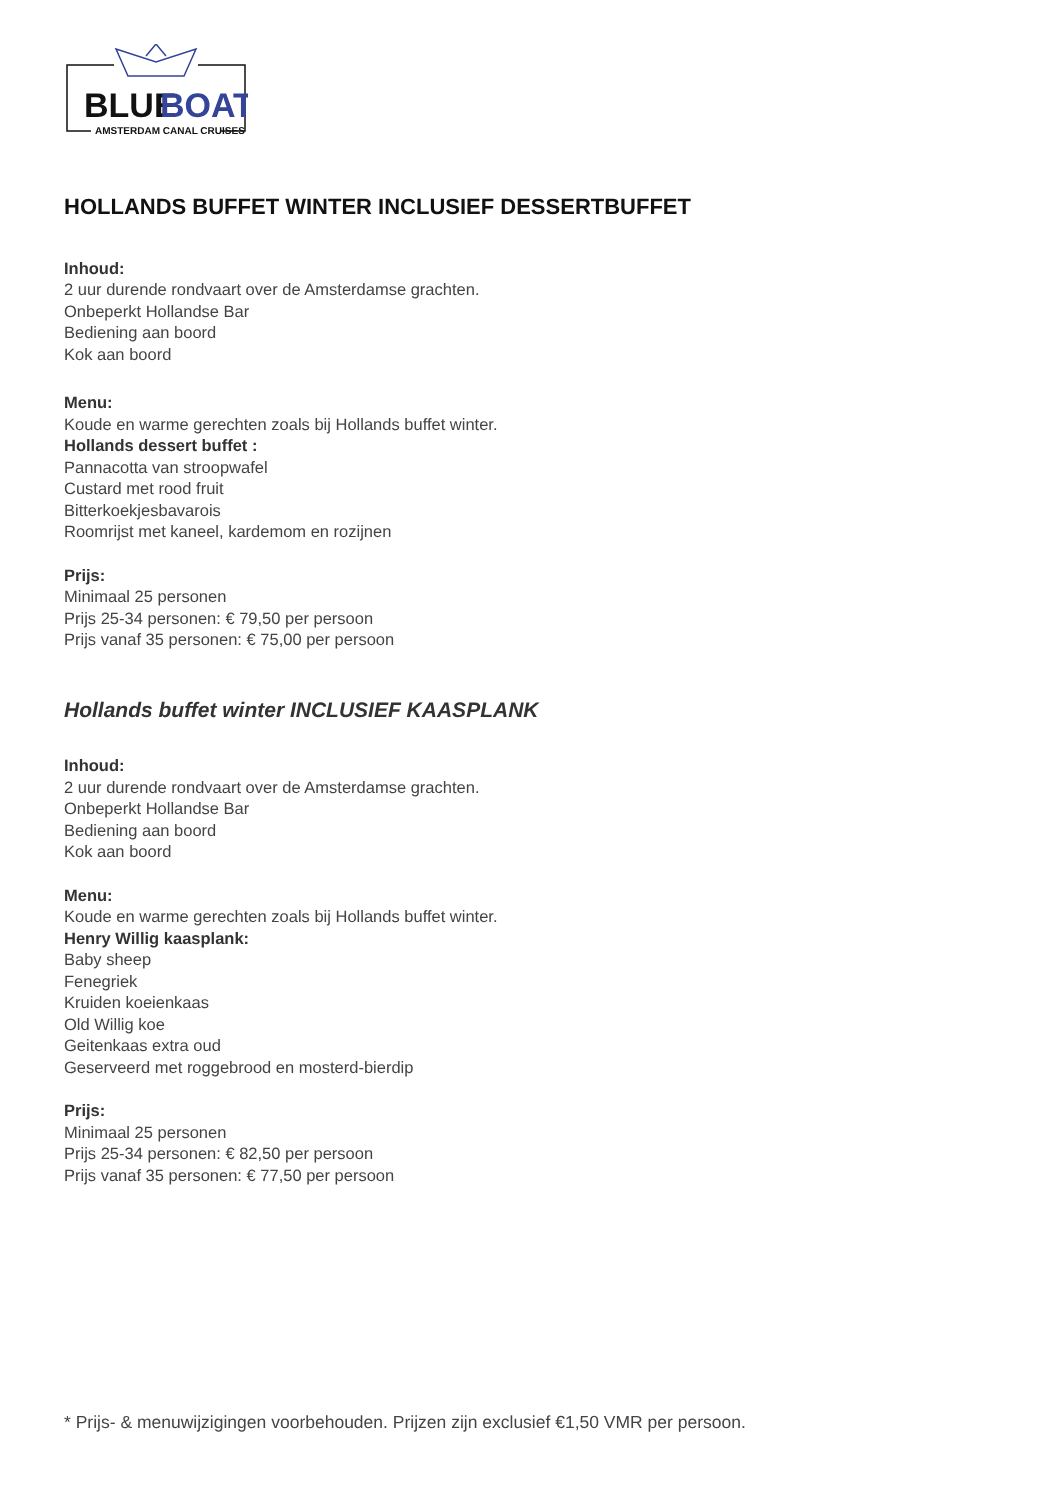BLUE
BOAT
AMSTERDAM CANAL CRUISES
HOLLANDS BUFFET WINTER INCLUSIEF DESSERTBUFFET
Inhoud:
2 uur durende rondvaart over de Amsterdamse grachten.
Onbeperkt Hollandse Bar
Bediening aan boord
Kok aan boord
Menu:
Koude en warme gerechten zoals bij Hollands buffet winter.
Hollands dessert buffet :
Pannacotta van stroopwafel
Custard met rood fruit
Bitterkoekjesbavarois
Roomrijst met kaneel, kardemom en rozijnen
Prijs:
Minimaal 25 personen
Prijs 25-34 personen: € 79,50 per persoon
Prijs vanaf 35 personen: € 75,00 per persoon
Hollands buffet winter INCLUSIEF KAASPLANK
Inhoud:
2 uur durende rondvaart over de Amsterdamse grachten.
Onbeperkt Hollandse Bar
Bediening aan boord
Kok aan boord
Menu:
Koude en warme gerechten zoals bij Hollands buffet winter.
Henry Willig kaasplank:
Baby sheep
Fenegriek
Kruiden koeienkaas
Old Willig koe
Geitenkaas extra oud
Geserveerd met roggebrood en mosterd-bierdip
Prijs:
Minimaal 25 personen
Prijs 25-34 personen: € 82,50 per persoon
Prijs vanaf 35 personen: € 77,50 per persoon
* Prijs- & menuwijzigingen voorbehouden. Prijzen zijn exclusief €1,50 VMR per persoon.